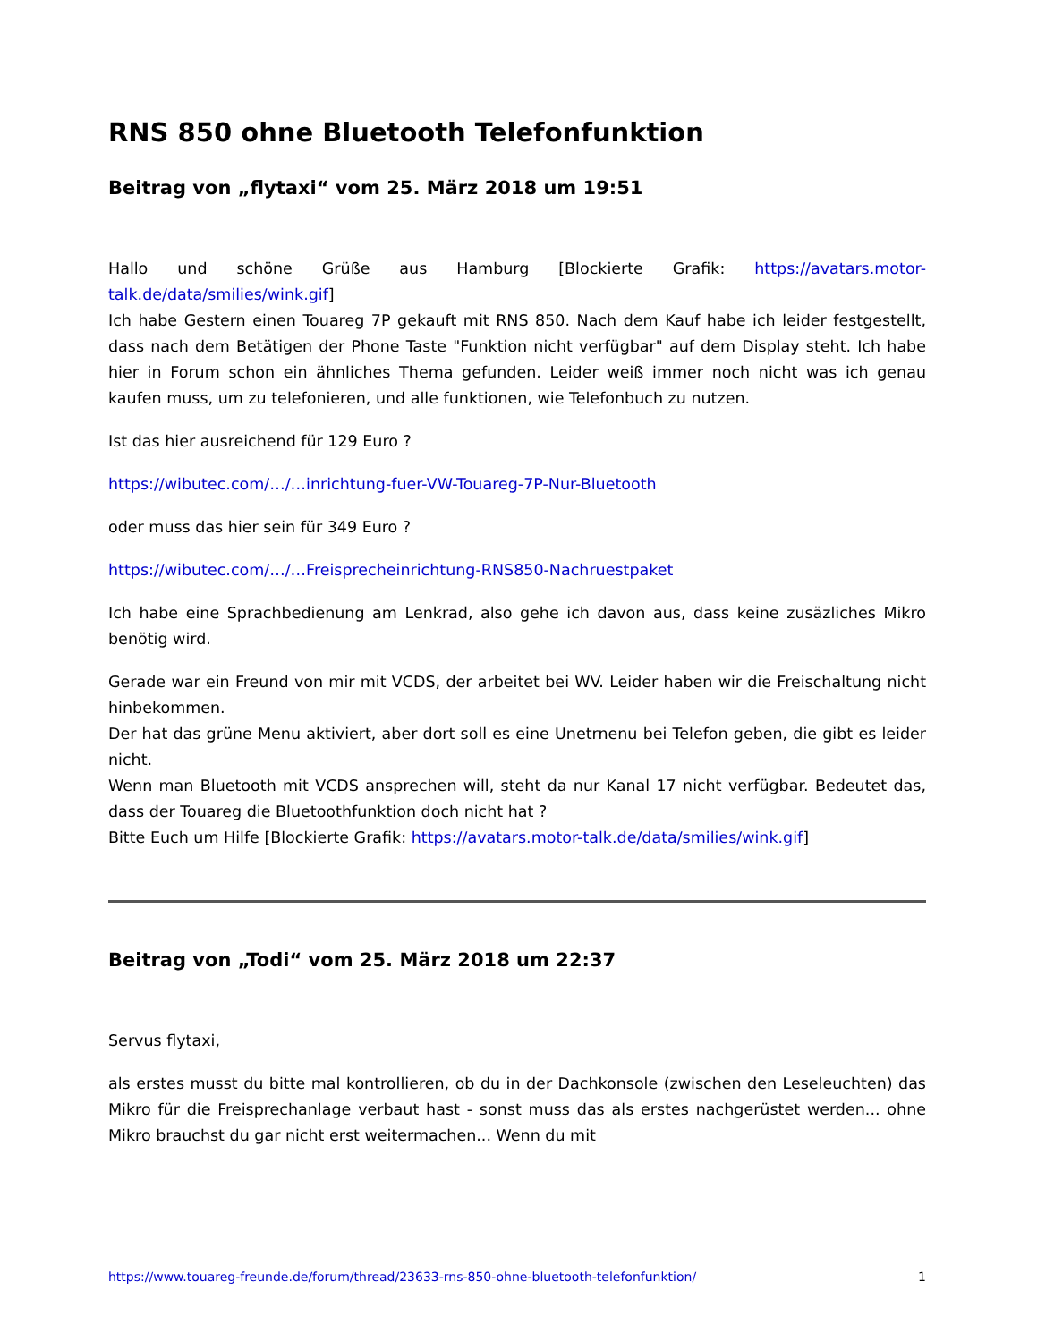RNS 850 ohne Bluetooth Telefonfunktion
Beitrag von „flytaxi“ vom 25. März 2018 um 19:51
Hallo und schöne Grüße aus Hamburg [Blockierte Grafik: https://avatars.motor-talk.de/data/smilies/wink.gif]
Ich habe Gestern einen Touareg 7P gekauft mit RNS 850. Nach dem Kauf habe ich leider festgestellt, dass nach dem Betätigen der Phone Taste "Funktion nicht verfügbar" auf dem Display steht. Ich habe hier in Forum schon ein ähnliches Thema gefunden. Leider weiß immer noch nicht was ich genau kaufen muss, um zu telefonieren, und alle funktionen, wie Telefonbuch zu nutzen.
Ist das hier ausreichend für 129 Euro ?
https://wibutec.com/…/…inrichtung-fuer-VW-Touareg-7P-Nur-Bluetooth
oder muss das hier sein für 349 Euro ?
https://wibutec.com/…/…Freisprecheinrichtung-RNS850-Nachruestpaket
Ich habe eine Sprachbedienung am Lenkrad, also gehe ich davon aus, dass keine zusäzliches Mikro benötig wird.
Gerade war ein Freund von mir mit VCDS, der arbeitet bei WV. Leider haben wir die Freischaltung nicht hinbekommen.
Der hat das grüne Menu aktiviert, aber dort soll es eine Unetrnenu bei Telefon geben, die gibt es leider nicht.
Wenn man Bluetooth mit VCDS ansprechen will, steht da nur Kanal 17 nicht verfügbar. Bedeutet das, dass der Touareg die Bluetoothfunktion doch nicht hat ?
Bitte Euch um Hilfe [Blockierte Grafik: https://avatars.motor-talk.de/data/smilies/wink.gif]
Beitrag von „Todi“ vom 25. März 2018 um 22:37
Servus flytaxi,
als erstes musst du bitte mal kontrollieren, ob du in der Dachkonsole (zwischen den Leseleuchten) das Mikro für die Freisprechanlage verbaut hast - sonst muss das als erstes nachgerüstet werden... ohne Mikro brauchst du gar nicht erst weitermachen... Wenn du mit
https://www.touareg-freunde.de/forum/thread/23633-rns-850-ohne-bluetooth-telefonfunktion/ 1